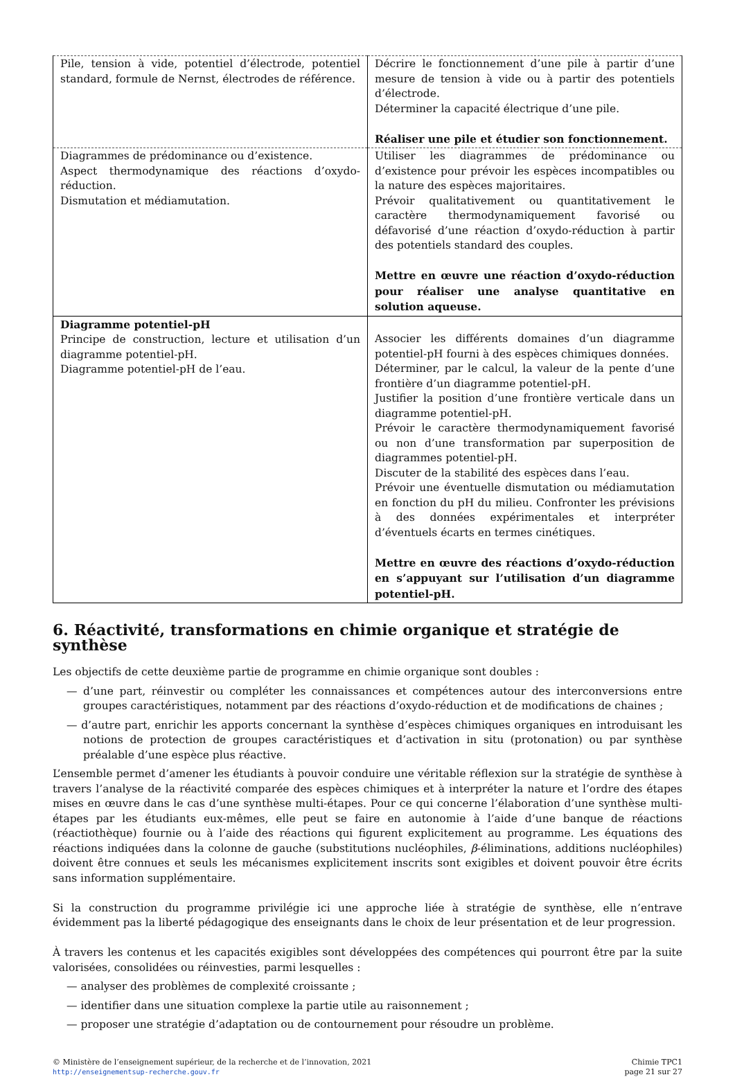| Pile, tension à vide, potentiel d’électrode, potentiel standard, formule de Nernst, électrodes de référence. | Décrire le fonctionnement d’une pile à partir d’une mesure de tension à vide ou à partir des potentiels d’électrode. Déterminer la capacité électrique d’une pile. Réaliser une pile et étudier son fonctionnement. |
| Diagrammes de prédominance ou d’existence. Aspect thermodynamique des réactions d’oxydo-réduction. Dismutation et médiamutation. | Utiliser les diagrammes de prédominance ou d’existence pour prévoir les espèces incompatibles ou la nature des espèces majoritaires. Prévoir qualitativement ou quantitativement le caractère thermodynamiquement favorisé ou défavorisé d’une réaction d’oxydo-réduction à partir des potentiels standard des couples. Mettre en œuvre une réaction d’oxydo-réduction pour réaliser une analyse quantitative en solution aqueuse. |
| Diagramme potentiel-pH Principe de construction, lecture et utilisation d’un diagramme potentiel-pH. Diagramme potentiel-pH de l’eau. | Associer les différents domaines d’un diagramme potentiel-pH fourni à des espèces chimiques données. Déterminer, par le calcul, la valeur de la pente d’une frontière d’un diagramme potentiel-pH. Justifier la position d’une frontière verticale dans un diagramme potentiel-pH. Prévoir le caractère thermodynamiquement favorisé ou non d’une transformation par superposition de diagrammes potentiel-pH. Discuter de la stabilité des espèces dans l’eau. Prévoir une éventuelle dismutation ou médiamutation en fonction du pH du milieu. Confronter les prévisions à des données expérimentales et interpréter d’éventuels écarts en termes cinétiques. Mettre en œuvre des réactions d’oxydo-réduction en s’appuyant sur l’utilisation d’un diagramme potentiel-pH. |
6. Réactivité, transformations en chimie organique et stratégie de synthèse
Les objectifs de cette deuxième partie de programme en chimie organique sont doubles :
— d’une part, réinvestir ou compléter les connaissances et compétences autour des interconversions entre groupes caractéristiques, notamment par des réactions d’oxydo-réduction et de modifications de chaines ;
— d’autre part, enrichir les apports concernant la synthèse d’espèces chimiques organiques en introduisant les notions de protection de groupes caractéristiques et d’activation in situ (protonation) ou par synthèse préalable d’une espèce plus réactive.
L’ensemble permet d’amener les étudiants à pouvoir conduire une véritable réflexion sur la stratégie de synthèse à travers l’analyse de la réactivité comparée des espèces chimiques et à interpréter la nature et l’ordre des étapes mises en œuvre dans le cas d’une synthèse multi-étapes. Pour ce qui concerne l’élaboration d’une synthèse multi-étapes par les étudiants eux-mêmes, elle peut se faire en autonomie à l’aide d’une banque de réactions (réactiothèque) fournie ou à l’aide des réactions qui figurent explicitement au programme. Les équations des réactions indiquées dans la colonne de gauche (substitutions nucléophiles, β-éliminations, additions nucléophiles) doivent être connues et seuls les mécanismes explicitement inscrits sont exigibles et doivent pouvoir être écrits sans information supplémentaire.
Si la construction du programme privilégie ici une approche liée à stratégie de synthèse, elle n’entrave évidemment pas la liberté pédagogique des enseignants dans le choix de leur présentation et de leur progression.
À travers les contenus et les capacités exigibles sont développées des compétences qui pourront être par la suite valorisées, consolidées ou réinvesties, parmi lesquelles :
— analyser des problèmes de complexité croissante ;
— identifier dans une situation complexe la partie utile au raisonnement ;
— proposer une stratégie d’adaptation ou de contournement pour résoudre un problème.
© Ministère de l’enseignement supérieur, de la recherche et de l’innovation, 2021
http://enseignementsup-recherche.gouv.fr
Chimie TPC1
page 21 sur 27